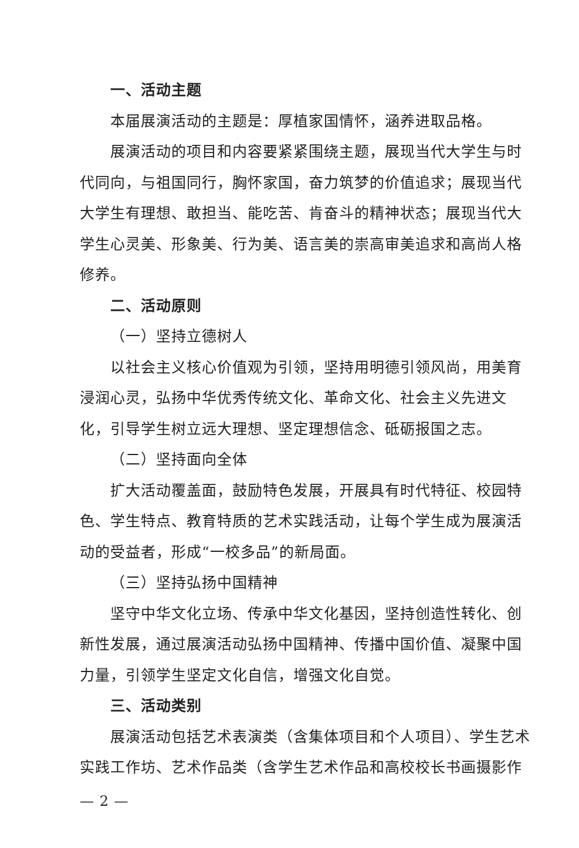一、活动主题
本届展演活动的主题是：厚植家国情怀，涵养进取品格。
展演活动的项目和内容要紧紧围绕主题，展现当代大学生与时代同向，与祖国同行，胸怀家国，奋力筑梦的价值追求；展现当代大学生有理想、敢担当、能吃苦、肯奋斗的精神状态；展现当代大学生心灵美、形象美、行为美、语言美的崇高审美追求和高尚人格修养。
二、活动原则
（一）坚持立德树人
以社会主义核心价值观为引领，坚持用明德引领风尚，用美育浸润心灵，弘扬中华优秀传统文化、革命文化、社会主义先进文化，引导学生树立远大理想、坚定理想信念、砥砺报国之志。
（二）坚持面向全体
扩大活动覆盖面，鼓励特色发展，开展具有时代特征、校园特色、学生特点、教育特质的艺术实践活动，让每个学生成为展演活动的受益者，形成“一校多品”的新局面。
（三）坚持弘扬中国精神
坚守中华文化立场、传承中华文化基因，坚持创造性转化、创新性发展，通过展演活动弘扬中国精神、传播中国价值、凝聚中国力量，引领学生坚定文化自信，增强文化自觉。
三、活动类别
展演活动包括艺术表演类（含集体项目和个人项目）、学生艺术实践工作坊、艺术作品类（含学生艺术作品和高校校长书画摄影作
— 2 —